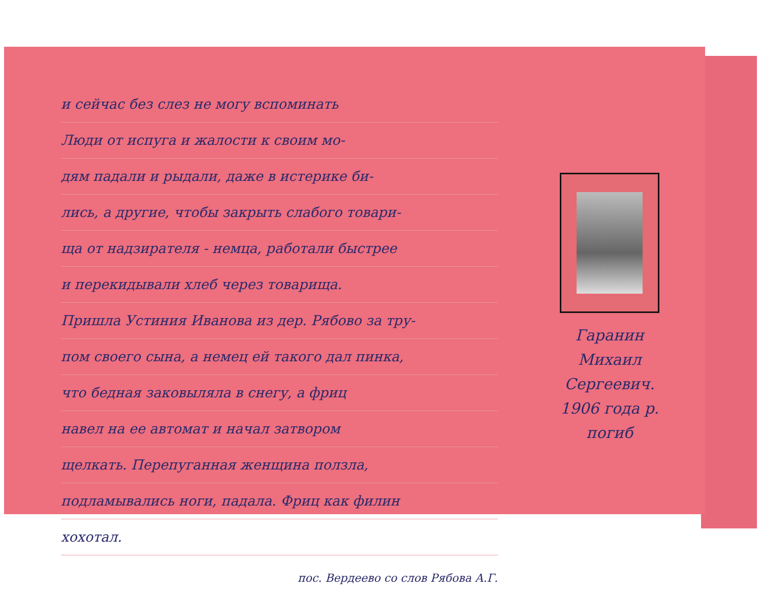и сейчас без слез не могу вспоминать
Люди от испуга и жалости к своим мо-
дям падали и рыдали, даже в истерике би-
лись, а другие, чтобы закрыть слабого товари-
ща от надзирателя - немца, работали быстрее
и перекидывали хлеб через товарища.
Пришла Устиния Иванова из дер. Рябово за тру-
пом своего сына, а немец ей такого дал пинка,
что бедная заковыляла в снегу, а фриц
навел на ее автомат и начал затвором
щелкать. Перепуганная женщина ползла,
подламывались ноги, падала. Фриц как филин
хохотал.
пос. Вердеево со слов Рябова А.Г.
Гаранин
Михаил Сергеевич.
1906 года р.
погиб